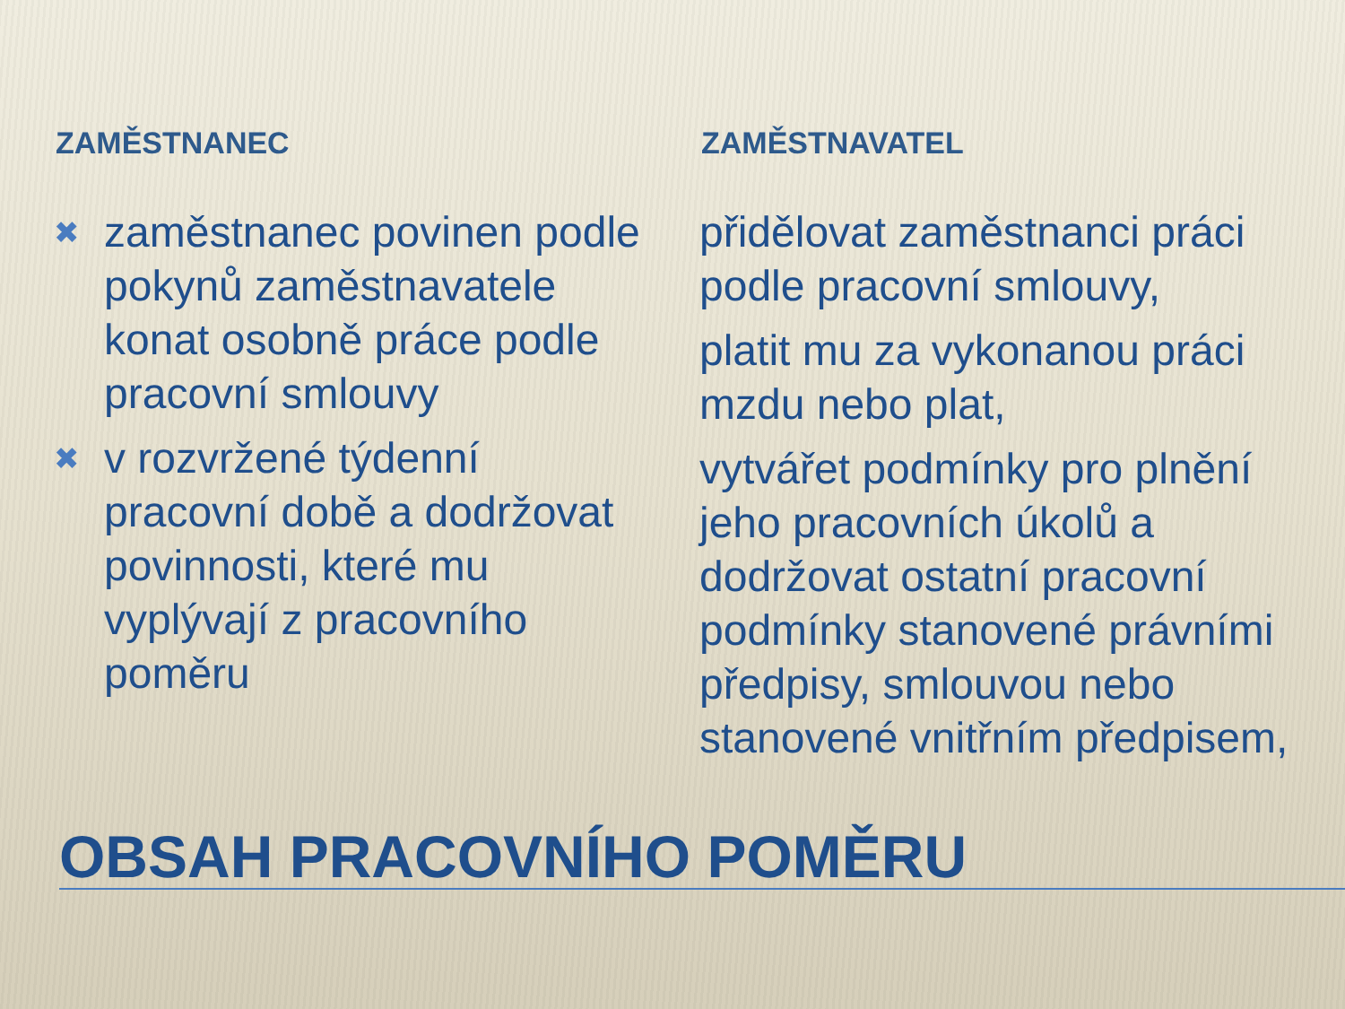ZAMĚSTNANEC
✖ zaměstnanec povinen podle pokynů zaměstnavatele konat osobně práce podle pracovní smlouvy
✖ v rozvržené týdenní pracovní době a dodržovat povinnosti, které mu vyplývají z pracovního poměru
ZAMĚSTNAVATEL
přidělovat zaměstnanci práci podle pracovní smlouvy,
platit mu za vykonanou práci mzdu nebo plat,
vytvářet podmínky pro plnění jeho pracovních úkolů a dodržovat ostatní pracovní podmínky stanovené právními předpisy, smlouvou nebo stanovené vnitřním předpisem,
OBSAH PRACOVNÍHO POMĚRU